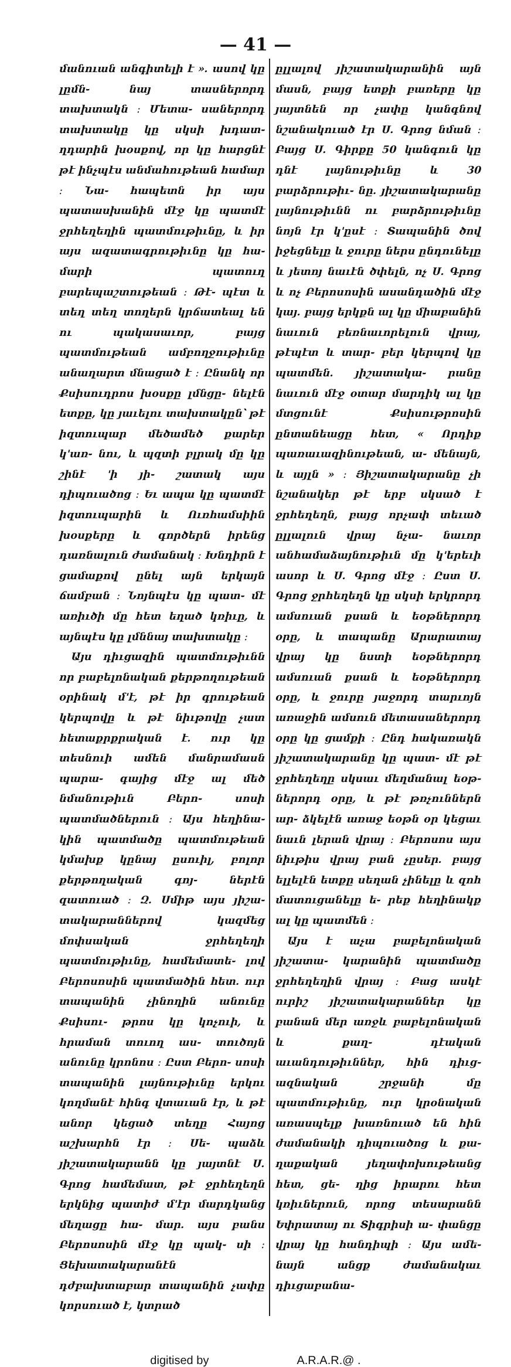— 41 —
մանուան անգիտելի է ». ասով կը լըմն֊ նայ տասներորդ տախտակն ։ Մետա֊ սաներորդ տախտակը կը սկսի խդատ֊ ղդարին խօսքով, որ կը հարցնէ թէ ինչպէս անմահութեան համար ։ Նա֊ հապետն իր այս պատասխանին մէջ կը պատմէ ջրհեղեղին պատմութիւնը, և իր այս ազատագրութիւնը կը հա֊ մարի պատուղ բարեպաշտութեան ։ Թէ֊ պէտ և տեղ տեղ տողերն կրճատեալ են ու պակասաւոր, բայց պատմութեան ամբողջութիւնը անաղարտ մնացած է ։ Ընանկ որ Քսիսուդրոս խօսքը լմնցը֊ նելէն ետքը, կը յաւելու տախտակըն՝ թէ իզտուպար մեծամեծ քարեր կ'առ֊ նու, և պզտի բլրակ մը կը շինէ 'ի յի֊ շատակ այս դիպուածոց ։ Եւ ապա կը պատմէ իզտուպարին և Ուռհամսիին խօսքերը և գործերն իրենց դառնալուն ժամանակ ։ Խնդիրն է ցամաքով ընել այն երկայն ճամբան ։ Նոյնպէս կը պատ֊ մէ առիւծի մը հետ եղած կռիւը, և այնպէս կը լմննայ տախտակը ։
Այս դիւցազին պատմութիւնն որ բաբելոնական քերթողութեան օրինակ մ'է, թէ իր գրութեան կերպովը և թէ նիւթովը չատ հետաքրքրական է. ուր կը տեսնուի ամեն մանրամասն պարա֊ գայից մէջ ալ մեծ նմանութիւն Բերո֊ սոսի պատմածներուն ։ Այս հեղինա֊ կին պատմածը պատմութեան կմախք կընայ ըսուիլ, բոլոր քերթողական գոյ֊ ներէն զատուած ։ Զ. Սմիթ այս յիշա֊ տակարաններով կազմեց մոփսական ջրհեղեղի պատմութիւնը, համեմատե֊ լով Բերոսոսին պատմածին հետ. ուր տապանին չինողին անունը Քսիսու֊ թրոս կը կոչուի, և հրաման տուող աս֊ տուծոյն անունը կրոնոս ։ Ըստ Բերո֊ սոսի տապանին լայնութիւնը երկու կողմանէ հինգ վտաւան էր, և թէ անոր կեցած տեղը Հայոց աշխարհն էր ։ Սե֊ պաձև յիշատակարանն կը յայտնէ Ս. Գրոց համեմատ, թէ ջրհեղեղն երկնից պատիժ մ'էր մարդկանց մեղացը հա֊ մար. այս բանս Բերոսոսին մէջ կը պակ֊ սի ։ Ցեխատակարանէն դժբախտաբար տապանին չափը կորսուած է, կտրած
ըլլալով յիշատակարանին այն մասն, բայց ետքի բառերը կը յայտնեն որ չափը կանգնով նշանակուած էր Ս. Գրոց նման ։ Բայց Ս. Գիրքը 50 կանգուն կը դնէ լայնութիւնը և 30 բարձրութիւ֊ նը. յիշատակարանը լայնութիւնն ու բարձրութիւնը նոյն էր կ'ըսէ ։ Տապանին ծով իջեցնելը և ջուրը ներս ընդունելը և յետոյ նաւէն ծփելն, ոչ Ս. Գրոց և ոչ Բերոսոսին ասանդածին մէջ կայ. բայց երկքն ալ կը միաբանին նաւուն բեռնաւորելուն վրայ, թէպէտ և տար֊ բեր կերպով կը պատմեն. յիշատակա֊ րանը նաւուն մէջ օտար մարդիկ ալ կը մտցունէ Քսիսութրոսին ընտանեացը հետ, « Որդիք պառաւազինութեան, ա֊ մենայն, և այլն » ։ Յիշատակարանը չի նշանակեր թէ երբ սկսած է ջրհեղեղն, բայց որչափ տեւած ըլլալուն վրայ նչա֊ նաւոր անհամաձայնութիւն մը կ'երեւի ասոր և Ս. Գրոց մէջ ։ Ըստ Ս. Գրոց ջրհեղեղն կը սկսի երկրորդ ամսուան քսան և եօթներորդ օրը, և տապանը Արարատայ վրայ կը նստի եօթներորդ ամսուան քսան և եօթներորդ օրը, և ջուրը յաջորդ տարւոյն առաջին ամսուն մետասաներորդ օրը կը ցամքի ։ Ընդ հակառակն յիշատակարանը կը պատ֊ մէ թէ ջրհեղեղը սկսաւ մեղմանալ եօթ֊ ներորդ օրը, և թէ թռչուններն ար֊ ձկելէն առաջ եօթն օր կեցաւ նաւն լերան վրայ ։ Բերոսոս այս նիւթիս վրայ բան չըսեր. բայց ելլելէն ետքը սեղան չինելը և զոհ մատուցանելը ե֊ րեք հեղինակք ալ կը պատմեն ։
Այս է աչա բաբելոնական յիշատա֊ կարանին պատմածը ջրհեղեղին վրայ ։ Բաց ասկէ ուրիշ յիշատակարաններ կը բանան մեր առջև բաբելոնական և քաղ֊ դէական աւանդութիւններ, հին դիւց֊ ազնական շրջանի մը պատմութիւնը, ուր կրօնական առասպելք խառնուած են հին ժամանակի դիպուածոց և քա֊ ղաքական յեղափոխութեանց հետ, ցե֊ ղից իրարու հետ կռիւներուն, որոց տեսարանն Եփրատայ ու Տիգրիսի ա֊ փանցը վրայ կը հանդիպի ։ Այս ամե֊ նայն անցք ժամանակաւ դիւցաբանա֊
digitised by A.R.A.R.@ .